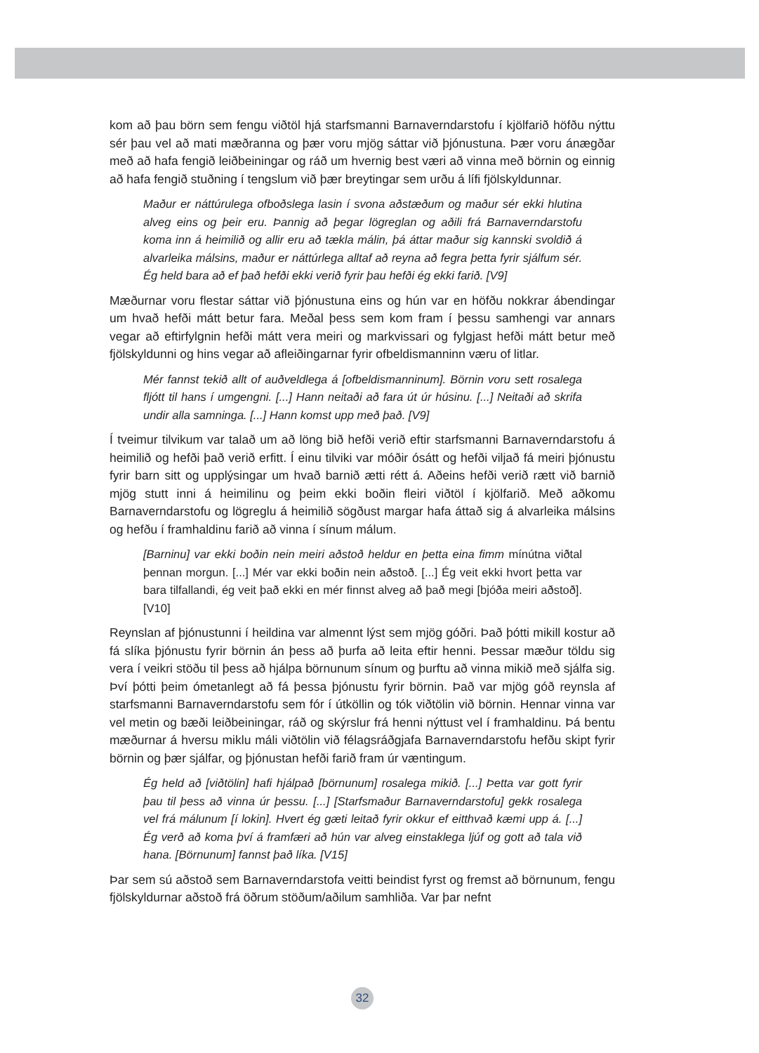kom að þau börn sem fengu viðtöl hjá starfsmanni Barnaverndarstofu í kjölfarið höfðu nýttu sér þau vel að mati mæðranna og þær voru mjög sáttar við þjónustuna. Þær voru ánægðar með að hafa fengið leiðbeiningar og ráð um hvernig best væri að vinna með börnin og einnig að hafa fengið stuðning í tengslum við þær breytingar sem urðu á lífi fjölskyldunnar.
Maður er náttúrulega ofboðslega lasin í svona aðstæðum og maður sér ekki hlutina alveg eins og þeir eru. Þannig að þegar lögreglan og aðili frá Barnaverndarstofu koma inn á heimilið og allir eru að tækla málin, þá áttar maður sig kannski svoldið á alvarleika málsins, maður er náttúrlega alltaf að reyna að fegra þetta fyrir sjálfum sér. Ég held bara að ef það hefði ekki verið fyrir þau hefði ég ekki farið. [V9]
Mæðurnar voru flestar sáttar við þjónustuna eins og hún var en höfðu nokkrar ábendingar um hvað hefði mátt betur fara. Meðal þess sem kom fram í þessu samhengi var annars vegar að eftirfylgnin hefði mátt vera meiri og markvissari og fylgjast hefði mátt betur með fjölskyldunni og hins vegar að afleiðingarnar fyrir ofbeldismanninn væru of litlar.
Mér fannst tekið allt of auðveldlega á [ofbeldismanninum]. Börnin voru sett rosalega fljótt til hans í umgengni. [...] Hann neitaði að fara út úr húsinu. [...] Neitaði að skrifa undir alla samninga. [...] Hann komst upp með það. [V9]
Í tveimur tilvikum var talað um að löng bið hefði verið eftir starfsmanni Barnaverndarstofu á heimilið og hefði það verið erfitt. Í einu tilviki var móðir ósátt og hefði viljað fá meiri þjónustu fyrir barn sitt og upplýsingar um hvað barnið ætti rétt á. Aðeins hefði verið rætt við barnið mjög stutt inni á heimilinu og þeim ekki boðin fleiri viðtöl í kjölfarið. Með aðkomu Barnaverndarstofu og lögreglu á heimilið sögðust margar hafa áttað sig á alvarleika málsins og hefðu í framhaldinu farið að vinna í sínum málum.
[Barninu] var ekki boðin nein meiri aðstoð heldur en þetta eina fimm mínútna viðtal þennan morgun. [...] Mér var ekki boðin nein aðstoð. [...] Ég veit ekki hvort þetta var bara tilfallandi, ég veit það ekki en mér finnst alveg að það megi [bjóða meiri aðstoð]. [V10]
Reynslan af þjónustunni í heildina var almennt lýst sem mjög góðri. Það þótti mikill kostur að fá slíka þjónustu fyrir börnin án þess að þurfa að leita eftir henni. Þessar mæður töldu sig vera í veikri stöðu til þess að hjálpa börnunum sínum og þurftu að vinna mikið með sjálfa sig. Því þótti þeim ómetanlegt að fá þessa þjónustu fyrir börnin. Það var mjög góð reynsla af starfsmanni Barnaverndarstofu sem fór í útköllin og tók viðtölin við börnin. Hennar vinna var vel metin og bæði leiðbeiningar, ráð og skýrslur frá henni nýttust vel í framhaldinu. Þá bentu mæðurnar á hversu miklu máli viðtölin við félagsráðgjafa Barnaverndarstofu hefðu skipt fyrir börnin og þær sjálfar, og þjónustan hefði farið fram úr væntingum.
Ég held að [viðtölin] hafi hjálpað [börnunum] rosalega mikið. [...] Þetta var gott fyrir þau til þess að vinna úr þessu. [...] [Starfsmaður Barnaverndarstofu] gekk rosalega vel frá málunum [í lokin]. Hvert ég gæti leitað fyrir okkur ef eitthvað kæmi upp á. [...] Ég verð að koma því á framfæri að hún var alveg einstaklega ljúf og gott að tala við hana. [Börnunum] fannst það líka. [V15]
Þar sem sú aðstoð sem Barnaverndarstofa veitti beindist fyrst og fremst að börnunum, fengu fjölskyldurnar aðstoð frá öðrum stöðum/aðilum samhliða. Var þar nefnt
32